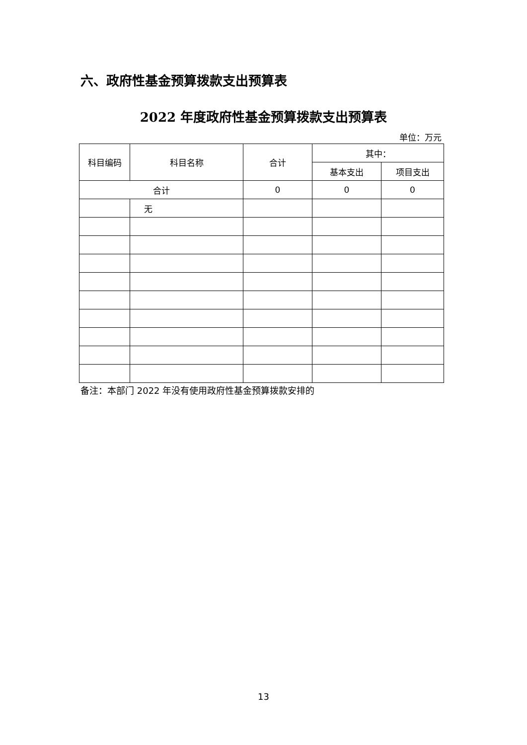六、政府性基金预算拨款支出预算表
2022 年度政府性基金预算拨款支出预算表
单位：万元
| 科目编码 | 科目名称 | 合计 | 其中： | |
| --- | --- | --- | --- | --- |
| | | | 基本支出 | 项目支出 |
| 合计 | | 0 | 0 | 0 |
| | 无 | | | |
备注：本部门 2022 年没有使用政府性基金预算拨款安排的
13